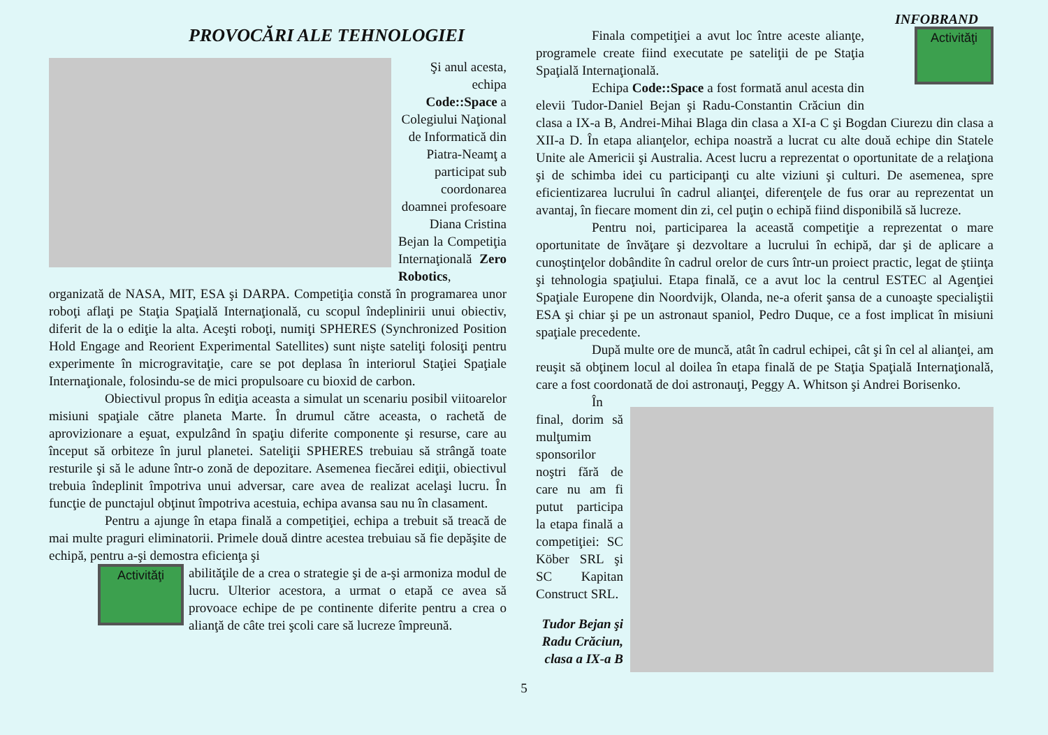INFOBRAND
PROVOCĂRI ALE TEHNOLOGIEI
Şi anul acesta, echipa Code::Space a Colegiului Naţional de Informatică din Piatra-Neamţ a participat sub coordonarea doamnei profesoare Diana Cristina
Bejan la Competiţia Internaţională Zero Robotics, organizată de NASA, MIT, ESA şi DARPA. Competiţia constă în programarea unor roboţi aflaţi pe Staţia Spaţială Internaţională, cu scopul îndeplinirii unui obiectiv, diferit de la o ediţie la alta. Aceşti roboţi, numiţi SPHERES (Synchronized Position Hold Engage and Reorient Experimental Satellites) sunt nişte sateliţi folosiţi pentru experimente în microgravitaţie, care se pot deplasa în interiorul Staţiei Spaţiale Internaţionale, folosindu-se de mici propulsoare cu bioxid de carbon.
Obiectivul propus în ediţia aceasta a simulat un scenariu posibil viitoarelor misiuni spaţiale către planeta Marte. În drumul către aceasta, o rachetă de aprovizionare a eşuat, expulzând în spaţiu diferite componente şi resurse, care au început să orbiteze în jurul planetei. Sateliţii SPHERES trebuiau să strângă toate resturile şi să le adune într-o zonă de depozitare. Asemenea fiecărei ediţii, obiectivul trebuia îndeplinit împotriva unui adversar, care avea de realizat acelaşi lucru. În funcţie de punctajul obţinut împotriva acestuia, echipa avansa sau nu în clasament.
Pentru a ajunge în etapa finală a competiţiei, echipa a trebuit să treacă de mai multe praguri eliminatorii. Primele două dintre acestea trebuiau să fie depăşite de echipă, pentru a-şi demostra eficienţa şi
Activităţi
abilităţile de a crea o strategie şi de a-şi armoniza modul de lucru. Ulterior acestora, a urmat o etapă ce avea să provoace echipe de pe continente diferite pentru a crea o alianţă de câte trei şcoli care să lucreze împreună.
Activităţi
Finala competiţiei a avut loc între aceste alianţe, programele create fiind executate pe sateliţii de pe Staţia Spaţială Internaţională.
Echipa Code::Space a fost formată anul acesta din elevii Tudor-Daniel Bejan şi Radu-Constantin Crăciun din clasa a IX-a B, Andrei-Mihai Blaga din clasa a XI-a C şi Bogdan Ciurezu din clasa a XII-a D. În etapa alianţelor, echipa noastră a lucrat cu alte două echipe din Statele Unite ale Americii şi Australia. Acest lucru a reprezentat o oportunitate de a relaţiona şi de schimba idei cu participanţi cu alte viziuni şi culturi. De asemenea, spre eficientizarea lucrului în cadrul alianţei, diferenţele de fus orar au reprezentat un avantaj, în fiecare moment din zi, cel puţin o echipă fiind disponibilă să lucreze.
Pentru noi, participarea la această competiţie a reprezentat o mare oportunitate de învăţare şi dezvoltare a lucrului în echipă, dar şi de aplicare a cunoştinţelor dobândite în cadrul orelor de curs într-un proiect practic, legat de ştiinţa şi tehnologia spaţiului. Etapa finală, ce a avut loc la centrul ESTEC al Agenţiei Spaţiale Europene din Noordvijk, Olanda, ne-a oferit şansa de a cunoaşte specialiştii ESA şi chiar şi pe un astronaut spaniol, Pedro Duque, ce a fost implicat în misiuni spaţiale precedente.
După multe ore de muncă, atât în cadrul echipei, cât şi în cel al alianţei, am reuşit să obţinem locul al doilea în etapa finală de pe Staţia Spaţială Internaţională, care a fost coordonată de doi astronauţi, Peggy A. Whitson şi Andrei Borisenko.
În final, dorim să mulţumim sponsorilor noştri fără de care nu am fi putut participa la etapa finală a competiţiei: SC Köber SRL şi SC Kapitan Construct SRL.
Tudor Bejan şi
Radu Crăciun,
clasa a IX-a B
5